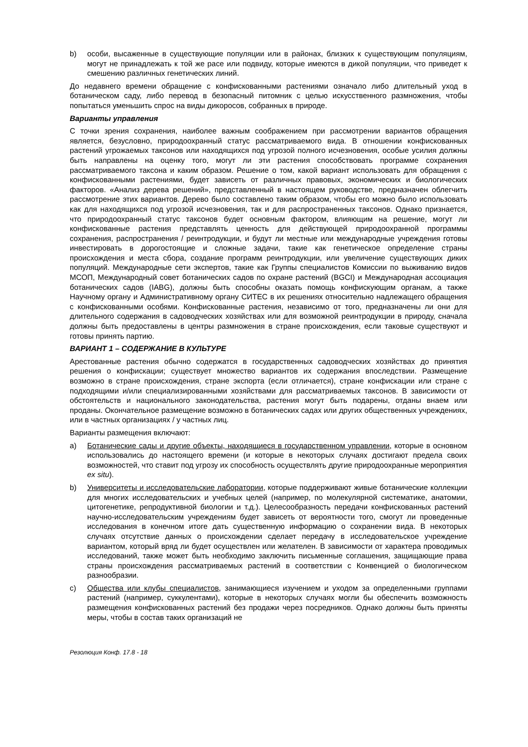b) особи, высаженные в существующие популяции или в районах, близких к существующим популяциям, могут не принадлежать к той же расе или подвиду, которые имеются в дикой популяции, что приведет к смешению различных генетических линий.
До недавнего времени обращение с конфискованными растениями означало либо длительный уход в ботаническом саду, либо перевод в безопасный питомник с целью искусственного размножения, чтобы попытаться уменьшить спрос на виды дикоросов, собранных в природе.
Варианты управления
С точки зрения сохранения, наиболее важным соображением при рассмотрении вариантов обращения является, безусловно, природоохранный статус рассматриваемого вида. В отношении конфискованных растений угрожаемых таксонов или находящихся под угрозой полного исчезновения, особые усилия должны быть направлены на оценку того, могут ли эти растения способствовать программе сохранения рассматриваемого таксона и каким образом. Решение о том, какой вариант использовать для обращения с конфискованными растениями, будет зависеть от различных правовых, экономических и биологических факторов. «Анализ дерева решений», представленный в настоящем руководстве, предназначен облегчить рассмотрение этих вариантов. Дерево было составлено таким образом, чтобы его можно было использовать как для находящихся под угрозой исчезновения, так и для распространенных таксонов. Однако признается, что природоохранный статус таксонов будет основным фактором, влияющим на решение, могут ли конфискованные растения представлять ценность для действующей природоохранной программы сохранения, распространения / реинтродукции, и будут ли местные или международные учреждения готовы инвестировать в дорогостоящие и сложные задачи, такие как генетическое определение страны происхождения и места сбора, создание программ реинтродукции, или увеличение существующих диких популяций. Международные сети экспертов, такие как Группы специалистов Комиссии по выживанию видов МСОП, Международный совет ботанических садов по охране растений (BGCI) и Международная ассоциация ботанических садов (IABG), должны быть способны оказать помощь конфискующим органам, а также Научному органу и Административному органу СИТЕС в их решениях относительно надлежащего обращения с конфискованными особями. Конфискованные растения, независимо от того, предназначены ли они для длительного содержания в садоводческих хозяйствах или для возможной реинтродукции в природу, сначала должны быть предоставлены в центры размножения в стране происхождения, если таковые существуют и готовы принять партию.
ВАРИАНТ 1 – СОДЕРЖАНИЕ В КУЛЬТУРЕ
Арестованные растения обычно содержатся в государственных садоводческих хозяйствах до принятия решения о конфискации; существует множество вариантов их содержания впоследствии. Размещение возможно в стране происхождения, стране экспорта (если отличается), стране конфискации или стране с подходящими и/или специализированными хозяйствами для рассматриваемых таксонов. В зависимости от обстоятельств и национального законодательства, растения могут быть подарены, отданы внаем или проданы. Окончательное размещение возможно в ботанических садах или других общественных учреждениях, или в частных организациях / у частных лиц.
Варианты размещения включают:
a) Ботанические сады и другие объекты, находящиеся в государственном управлении, которые в основном использовались до настоящего времени (и которые в некоторых случаях достигают предела своих возможностей, что ставит под угрозу их способность осуществлять другие природоохранные мероприятия ex situ).
b) Университеты и исследовательские лаборатории, которые поддерживают живые ботанические коллекции для многих исследовательских и учебных целей (например, по молекулярной систематике, анатомии, цитогенетике, репродуктивной биологии и т.д.). Целесообразность передачи конфискованных растений научно-исследовательским учреждениям будет зависеть от вероятности того, смогут ли проведенные исследования в конечном итоге дать существенную информацию о сохранении вида. В некоторых случаях отсутствие данных о происхождении сделает передачу в исследовательское учреждение вариантом, который вряд ли будет осуществлен или желателен. В зависимости от характера проводимых исследований, также может быть необходимо заключить письменные соглашения, защищающие права страны происхождения рассматриваемых растений в соответствии с Конвенцией о биологическом разнообразии.
c) Общества или клубы специалистов, занимающиеся изучением и уходом за определенными группами растений (например, суккулентами), которые в некоторых случаях могли бы обеспечить возможность размещения конфискованных растений без продажи через посредников. Однако должны быть приняты меры, чтобы в состав таких организаций не
Резолюция Конф. 17.8 - 18